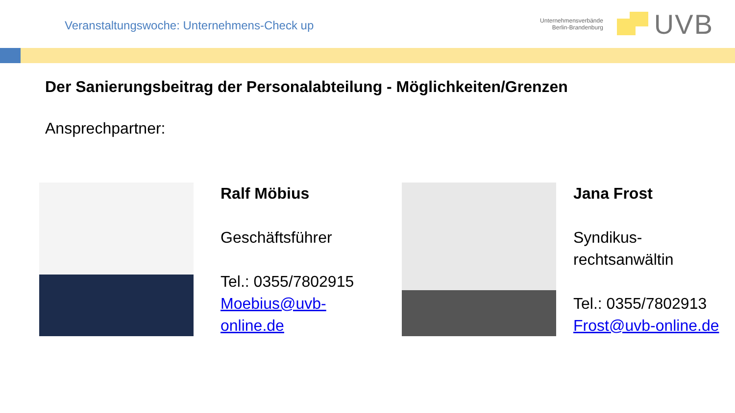Veranstaltungswoche: Unternehmens-Check up
Unternehmensverbände
Berlin-Brandenburg
UVB
Der Sanierungsbeitrag der Personalabteilung - Möglichkeiten/Grenzen
Ansprechpartner:
Ralf Möbius
Geschäftsführer
Tel.: 0355/7802915
Moebius@uvb-
online.de
Jana Frost
Syndikus-
rechtsanwältin
Tel.: 0355/7802913
Frost@uvb-online.de